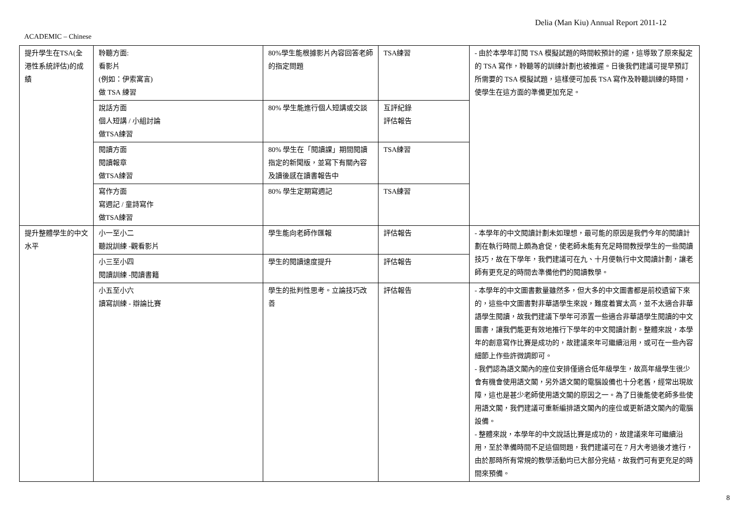Delia (Man Kiu) Annual Report 2011-12
ACADEMIC – Chinese
| 提升學生在TSA(全港性系統評估)的成績 | 聆聽方面: 看影片 (例如：伊索寓言) 做 TSA 練習 | 80%學生能根據影片內容回答老師的指定問題 | TSA練習 | - 由於本學年訂閱 TSA 模擬試題的時間較預計的遲，這導致了原來擬定的 TSA 寫作，聆聽等的訓練計劃也被推遲。日後我們建議可提早預訂所需要的 TSA 模擬試題，這樣便可加長 TSA 寫作及聆聽訓練的時間，使學生在這方面的準備更加充足。 |
| | 說話方面 個人短講 / 小組討論 做TSA練習 | 80% 學生能進行個人短講或交談 | 互評紀錄 評估報告 | |
| | 閱讀方面 閱讀報章 做TSA練習 | 80% 學生在「閱讀課」期間閱讀指定的新聞版，並寫下有關內容及讀後感在讀書報告中 | TSA練習 | |
| | 寫作方面 寫週記 / 童詩寫作 做TSA練習 | 80% 學生定期寫週記 | TSA練習 | |
| 提升整體學生的中文水平 | 小一至小二 聽說訓練 -觀看影片 | 學生能向老師作匯報 | 評估報告 | - 本學年的中文閱讀計劃未如理想，最可能的原因是我們今年的閱讀計劃在執行時間上頗為倉促，使老師未能有充足時間教授學生的一些閱讀技巧，故在下學年，我們建議可在九、十月便執行中文閱讀計劃，讓老師有更充足的時間去準備他們的閱讀教學。 |
| | 小三至小四 閱讀訓練 -閱讀書籍 | 學生的閱讀速度提升 | 評估報告 | |
| | 小五至小六 讀寫訓練 - 辯論比賽 | 學生的批判性思考。立論技巧改善 | 評估報告 | - 本學年的中文圖書數量雖然多，但大多的中文圖書都是前校遺留下來的，這些中文圖書對非華語學生來說，難度着實太高，並不太適合非華語學生閱讀，故我們建議下學年可添置一些適合非華語學生閱讀的中文圖書，讓我們能更有效地推行下學年的中文閱讀計劃。整體來說，本學年的創意寫作比賽是成功的，故建議來年可繼續沿用，或可在一些內容細節上作些許微調即可。 - 我們認為語文閣內的座位安排僅適合低年級學生，故高年級學生很少會有機會使用語文閣，另外語文閣的電腦設備也十分老舊，經常出現故障，這也是甚少老師使用語文閣的原因之一。為了日後能使老師多些使用語文閣，我們建議可重新編排語文閣內的座位或更新語文閣內的電腦設備。 - 整體來說，本學年的中文說話比賽是成功的，故建議來年可繼續沿用，至於準備時間不足這個問題，我們建議可在 7 月大考過後才進行，由於那時所有常規的教學活動均已大部分完結，故我們可有更充足的時間來預備。 |
8